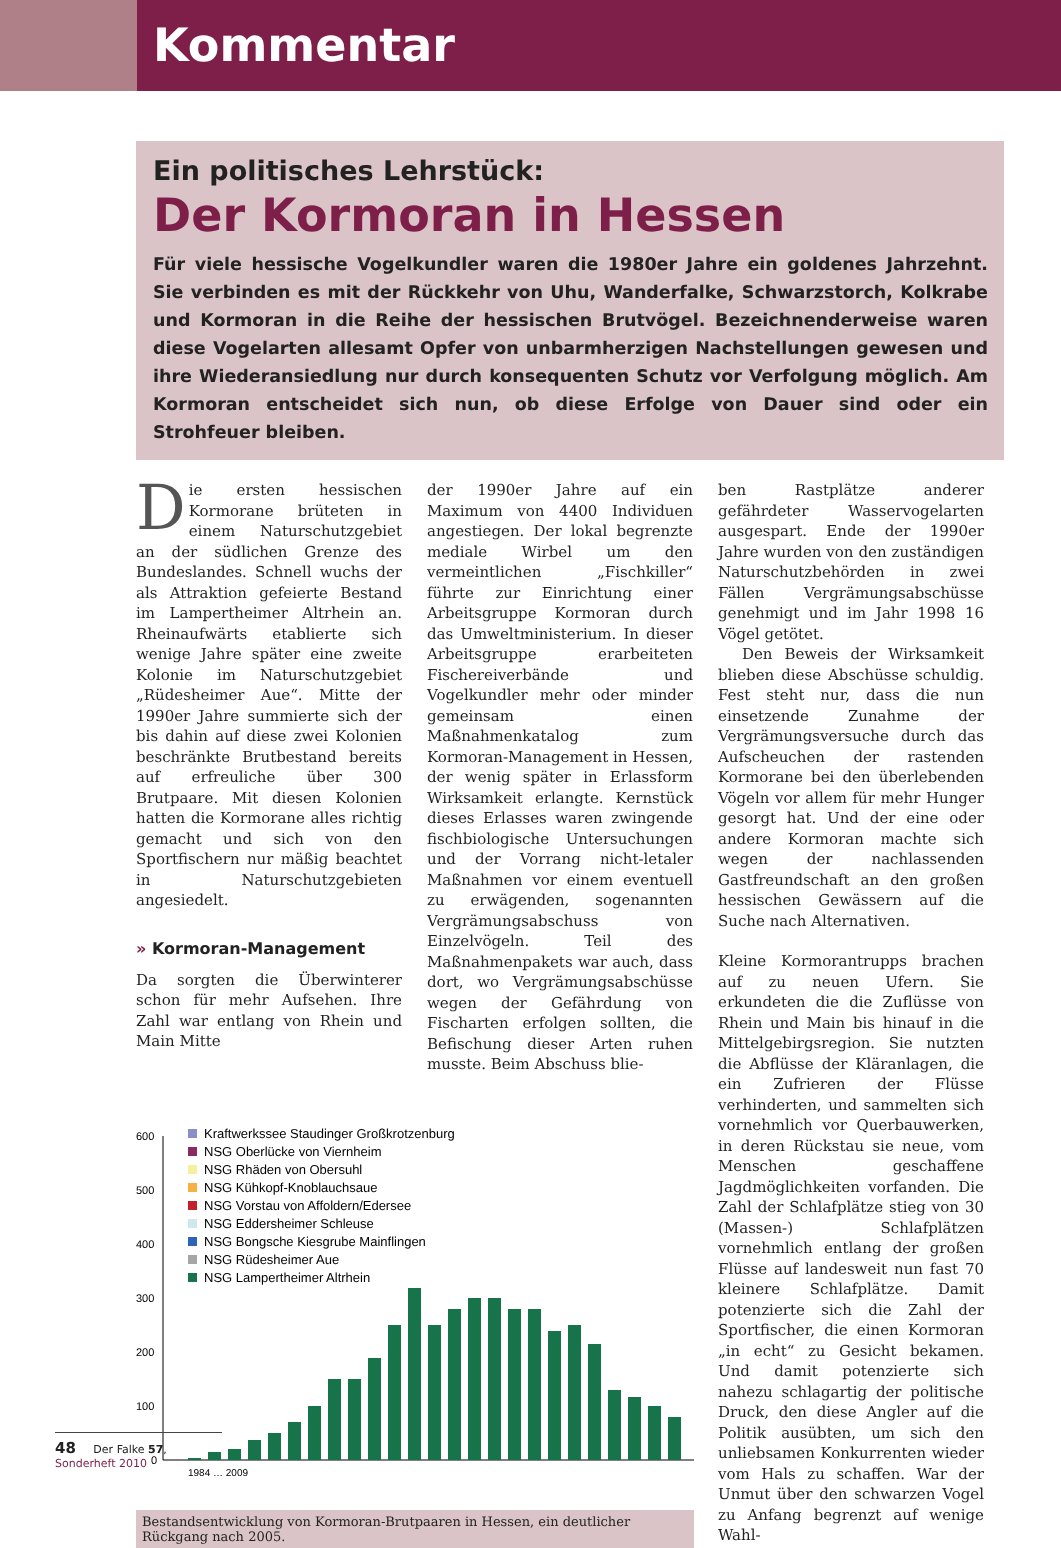Kommentar
Ein politisches Lehrstück:
Der Kormoran in Hessen
Für viele hessische Vogelkundler waren die 1980er Jahre ein goldenes Jahrzehnt. Sie verbinden es mit der Rückkehr von Uhu, Wanderfalke, Schwarzstorch, Kolkrabe und Kormoran in die Reihe der hessischen Brutvögel. Bezeichnenderweise waren diese Vogelarten allesamt Opfer von unbarmherzigen Nachstellungen gewesen und ihre Wiederansiedlung nur durch konsequenten Schutz vor Verfolgung möglich. Am Kormoran entscheidet sich nun, ob diese Erfolge von Dauer sind oder ein Strohfeuer bleiben.
Die ersten hessischen Kormorane brüteten in einem Naturschutzgebiet an der südlichen Grenze des Bundeslandes. Schnell wuchs der als Attraktion gefeierte Bestand im Lampertheimer Altrhein an. Rheinaufwärts etablierte sich wenige Jahre später eine zweite Kolonie im Naturschutzgebiet „Rüdesheimer Aue“. Mitte der 1990er Jahre summierte sich der bis dahin auf diese zwei Kolonien beschränkte Brutbestand bereits auf erfreuliche über 300 Brutpaare. Mit diesen Kolonien hatten die Kormorane alles richtig gemacht und sich von den Sportfischern nur mäßig beachtet in Naturschutzgebieten angesiedelt.
» Kormoran-Management
Da sorgten die Überwinterer schon für mehr Aufsehen. Ihre Zahl war entlang von Rhein und Main Mitte
der 1990er Jahre auf ein Maximum von 4400 Individuen angestiegen. Der lokal begrenzte mediale Wirbel um den vermeintlichen „Fischkiller“ führte zur Einrichtung einer Arbeitsgruppe Kormoran durch das Umweltministerium. In dieser Arbeitsgruppe erarbeiteten Fischereiverbände und Vogelkundler mehr oder minder gemeinsam einen Maßnahmenkatalog zum Kormoran-Management in Hessen, der wenig später in Erlassform Wirksamkeit erlangte. Kernstück dieses Erlasses waren zwingende fischbiologische Untersuchungen und der Vorrang nicht-letaler Maßnahmen vor einem eventuell zu erwägenden, sogenannten Vergrämungsabschuss von Einzelvögeln. Teil des Maßnahmenpakets war auch, dass dort, wo Vergrämungsabschüsse wegen der Gefährdung von Fischarten erfolgen sollten, die Befischung dieser Arten ruhen musste. Beim Abschuss blie-
ben Rastplätze anderer gefährdeter Wasservogelarten ausgespart. Ende der 1990er Jahre wurden von den zuständigen Naturschutzbehörden in zwei Fällen Vergrämungsabschüsse genehmigt und im Jahr 1998 16 Vögel getötet.
Den Beweis der Wirksamkeit blieben diese Abschüsse schuldig. Fest steht nur, dass die nun einsetzende Zunahme der Vergrämungsversuche durch das Aufscheuchen der rastenden Kormorane bei den überlebenden Vögeln vor allem für mehr Hunger gesorgt hat. Und der eine oder andere Kormoran machte sich wegen der nachlassenden Gastfreundschaft an den großen hessischen Gewässern auf die Suche nach Alternativen.
Kleine Kormorantrupps brachen auf zu neuen Ufern. Sie erkundeten die die Zuflüsse von Rhein und Main bis hinauf in die Mittelgebirgsregion. Sie nutzten die Abflüsse der Kläranlagen, die ein Zufrieren der Flüsse verhinderten, und sammelten sich vornehmlich vor Querbauwerken, in deren Rückstau sie neue, vom Menschen geschaffene Jagdmöglichkeiten vorfanden. Die Zahl der Schlafplätze stieg von 30 (Massen-) Schlafplätzen vornehmlich entlang der großen Flüsse auf landesweit nun fast 70 kleinere Schlafplätze. Damit potenzierte sich die Zahl der Sportfischer, die einen Kormoran „in echt“ zu Gesicht bekamen. Und damit potenzierte sich nahezu schlagartig der politische Druck, den diese Angler auf die Politik ausübten, um sich den unliebsamen Konkurrenten wieder vom Hals zu schaffen. War der Unmut über den schwarzen Vogel zu Anfang begrenzt auf wenige Wahl-
600
500
400
300
200
100
0
Kraftwerkssee Staudinger Großkrotzenburg
NSG Oberlücke von Viernheim
NSG Rhäden von Obersuhl
NSG Kühkopf-Knoblauchsaue
NSG Vorstau von Affoldern/Edersee
NSG Eddersheimer Schleuse
NSG Bongsche Kiesgrube Mainflingen
NSG Rüdesheimer Aue
NSG Lampertheimer Altrhein
1984 … 2009
Bestandsentwicklung von Kormoran-Brutpaaren in Hessen, ein deutlicher Rückgang nach 2005.
48 Der Falke 57, Sonderheft 2010